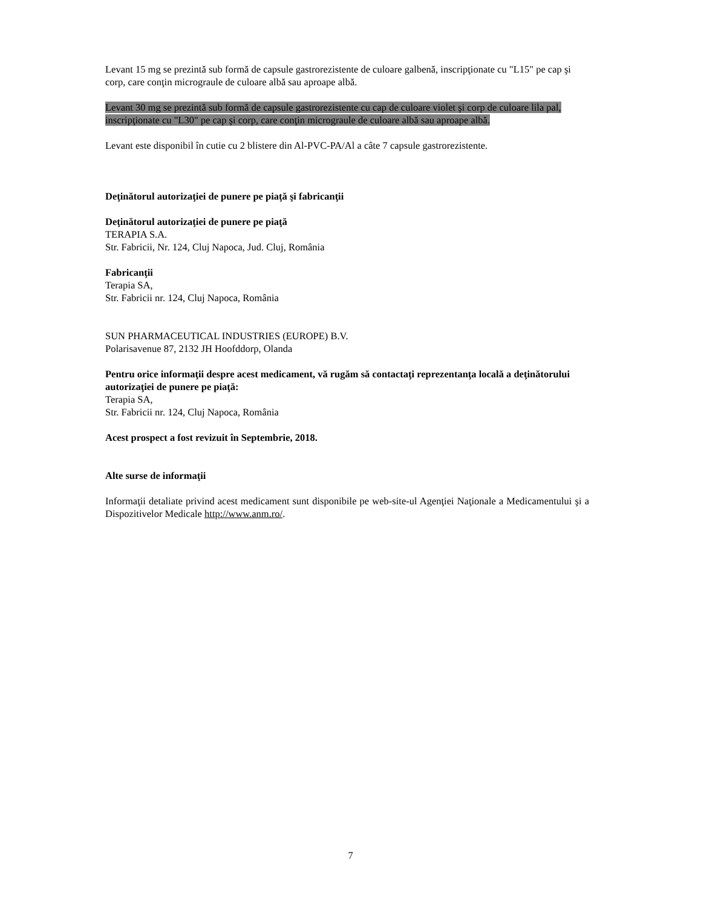Levant 15 mg se prezintă sub formă de capsule gastrorezistente de culoare galbenă, inscripţionate cu "L15" pe cap şi corp, care conţin micrograule de culoare albă sau aproape albă.
Levant 30 mg se prezintă sub formă de capsule gastrorezistente cu cap de culoare violet şi corp de culoare lila pal, inscripţionate cu "L30" pe cap şi corp, care conţin micrograule de culoare albă sau aproape albă.
Levant este disponibil în cutie cu 2 blistere din Al-PVC-PA/Al a câte 7 capsule gastrorezistente.
Deţinătorul autorizaţiei de punere pe piaţă şi fabricanţii
Deţinătorul autorizaţiei de punere pe piaţă
TERAPIA S.A.
Str. Fabricii, Nr. 124, Cluj Napoca, Jud. Cluj, România
Fabricanţii
Terapia SA,
Str. Fabricii nr. 124, Cluj Napoca, România
SUN PHARMACEUTICAL INDUSTRIES (EUROPE) B.V.
Polarisavenue 87, 2132 JH Hoofddorp, Olanda
Pentru orice informaţii despre acest medicament, vă rugăm să contactaţi reprezentanţa locală a deţinătorului autorizaţiei de punere pe piaţă:
Terapia SA,
Str. Fabricii nr. 124, Cluj Napoca, România
Acest prospect a fost revizuit în Septembrie, 2018.
Alte surse de informaţii
Informaţii detaliate privind acest medicament sunt disponibile pe web-site-ul Agenţiei Naţionale a Medicamentului şi a Dispozitivelor Medicale http://www.anm.ro/.
7